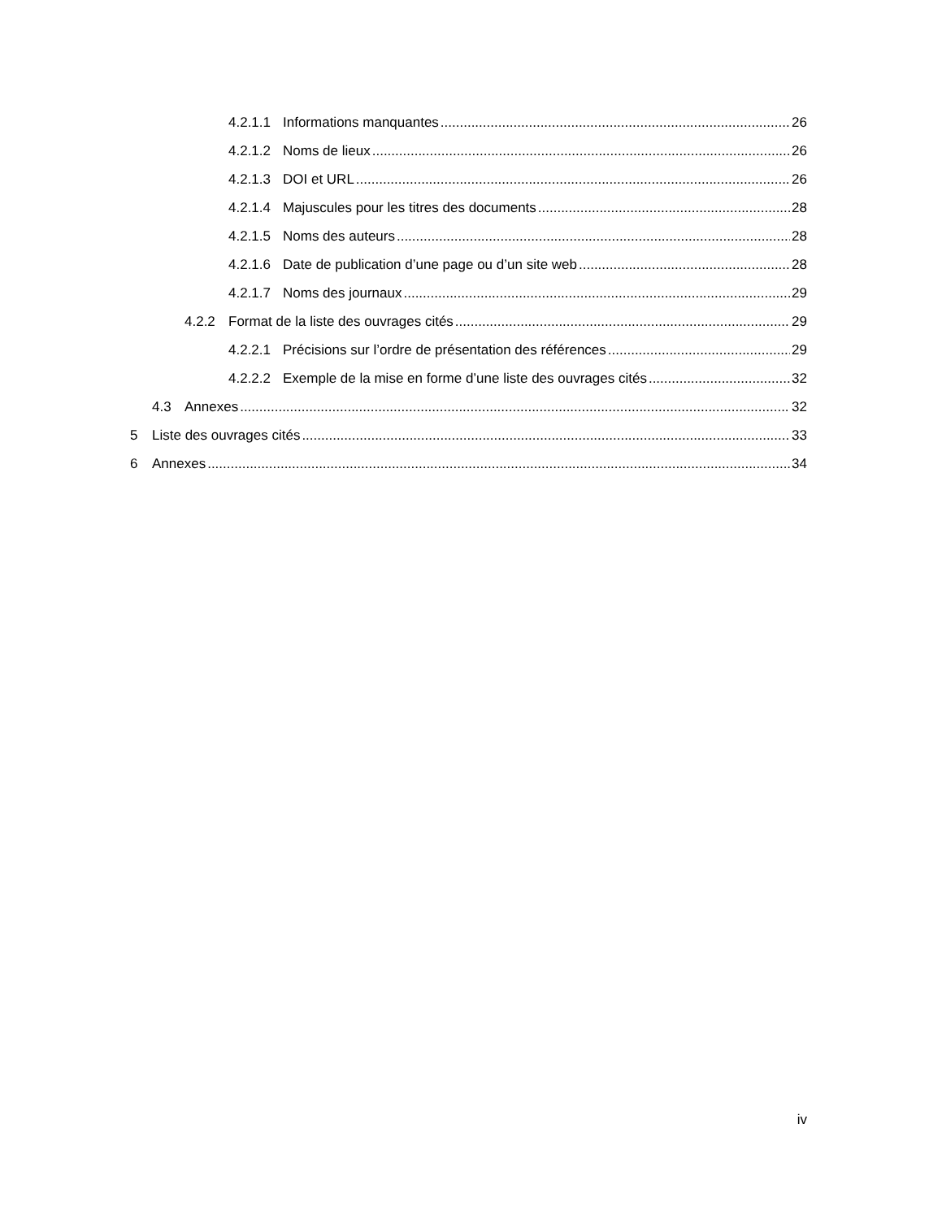4.2.1.1 Informations manquantes 26
4.2.1.2 Noms de lieux 26
4.2.1.3 DOI et URL 26
4.2.1.4 Majuscules pour les titres des documents 28
4.2.1.5 Noms des auteurs 28
4.2.1.6 Date de publication d’une page ou d’un site web 28
4.2.1.7 Noms des journaux 29
4.2.2 Format de la liste des ouvrages cités 29
4.2.2.1 Précisions sur l’ordre de présentation des références 29
4.2.2.2 Exemple de la mise en forme d’une liste des ouvrages cités 32
4.3 Annexes 32
5 Liste des ouvrages cités 33
6 Annexes 34
iv